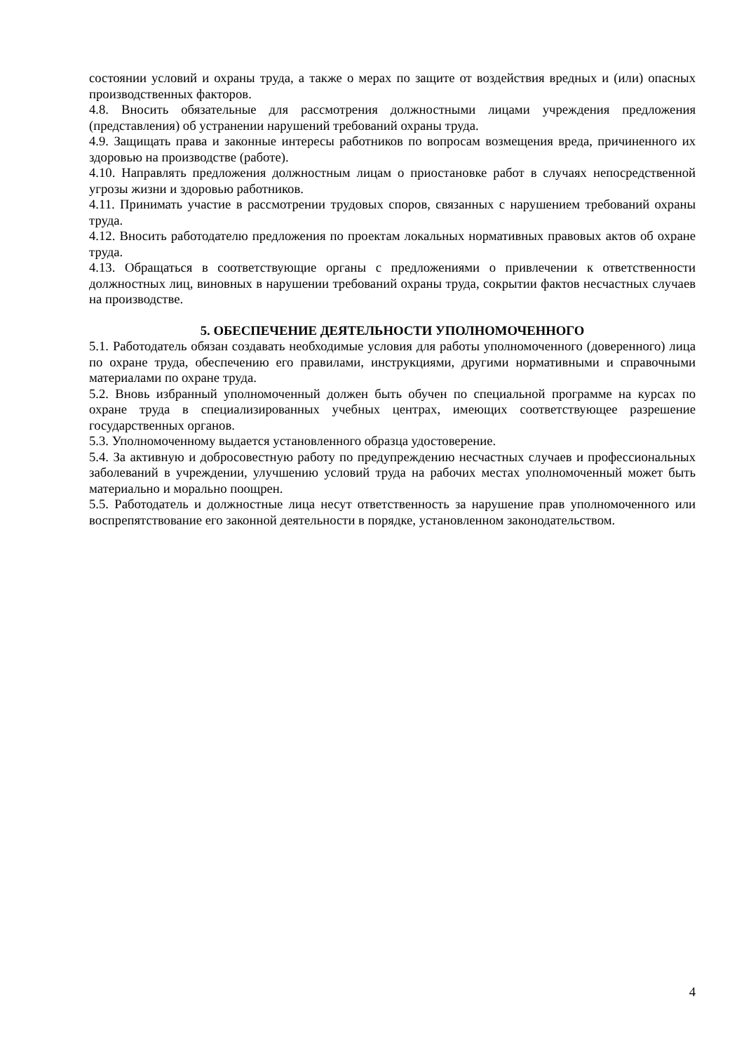состоянии условий и охраны труда, а также о мерах по защите от воздействия вредных и (или) опасных производственных факторов.
4.8. Вносить обязательные для рассмотрения должностными лицами учреждения предложения (представления) об устранении нарушений требований охраны труда.
4.9. Защищать права и законные интересы работников по вопросам возмещения вреда, причиненного их здоровью на производстве (работе).
4.10. Направлять предложения должностным лицам о приостановке работ в случаях непосредственной угрозы жизни и здоровью работников.
4.11. Принимать участие в рассмотрении трудовых споров, связанных с нарушением требований охраны труда.
4.12. Вносить работодателю предложения по проектам локальных нормативных правовых актов об охране труда.
4.13. Обращаться в соответствующие органы с предложениями о привлечении к ответственности должностных лиц, виновных в нарушении требований охраны труда, сокрытии фактов несчастных случаев на производстве.
5. ОБЕСПЕЧЕНИЕ ДЕЯТЕЛЬНОСТИ УПОЛНОМОЧЕННОГО
5.1. Работодатель обязан создавать необходимые условия для работы уполномоченного (доверенного) лица по охране труда, обеспечению его правилами, инструкциями, другими нормативными и справочными материалами по охране труда.
5.2. Вновь избранный уполномоченный должен быть обучен по специальной программе на курсах по охране труда в специализированных учебных центрах, имеющих соответствующее разрешение государственных органов.
5.3. Уполномоченному выдается установленного образца удостоверение.
5.4. За активную и добросовестную работу по предупреждению несчастных случаев и профессиональных заболеваний в учреждении, улучшению условий труда на рабочих местах уполномоченный может быть материально и морально поощрен.
5.5. Работодатель и должностные лица несут ответственность за нарушение прав уполномоченного или воспрепятствование его законной деятельности в порядке, установленном законодательством.
4